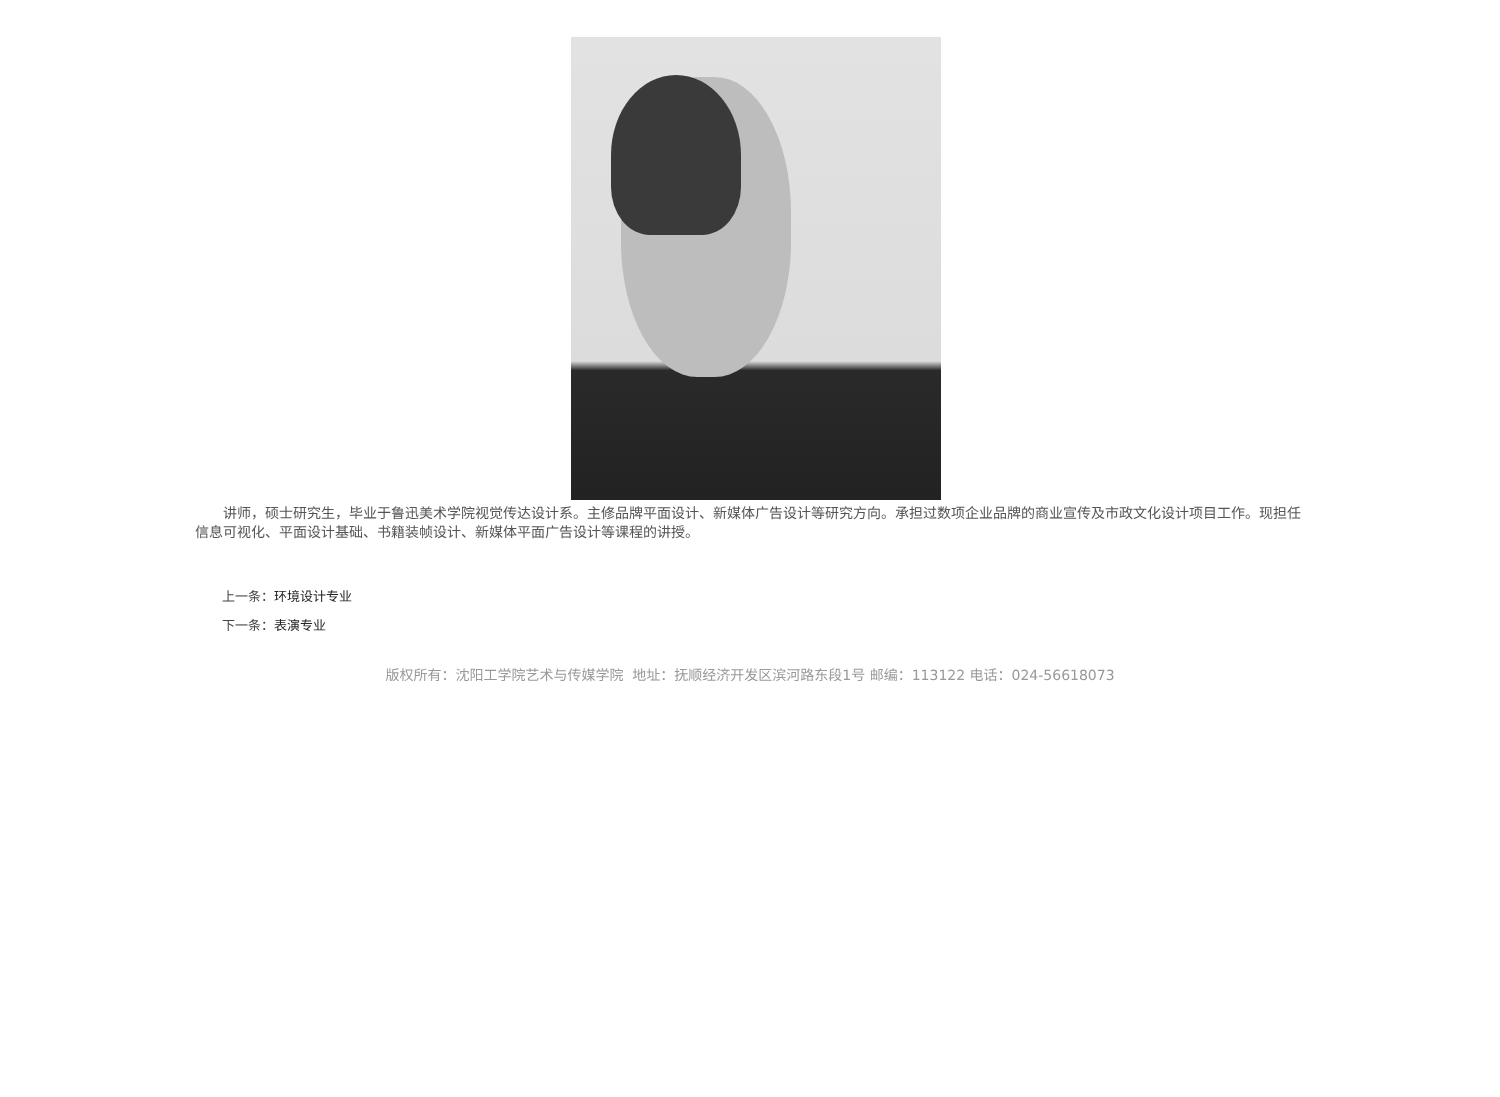讲师，硕士研究生，毕业于鲁迅美术学院视觉传达设计系。主修品牌平面设计、新媒体广告设计等研究方向。承担过数项企业品牌的商业宣传及市政文化设计项目工作。现担任信息可视化、平面设计基础、书籍装帧设计、新媒体平面广告设计等课程的讲授。
上一条：环境设计专业
下一条：表演专业
版权所有：沈阳工学院艺术与传媒学院 地址：抚顺经济开发区滨河路东段1号 邮编：113122 电话：024-56618073